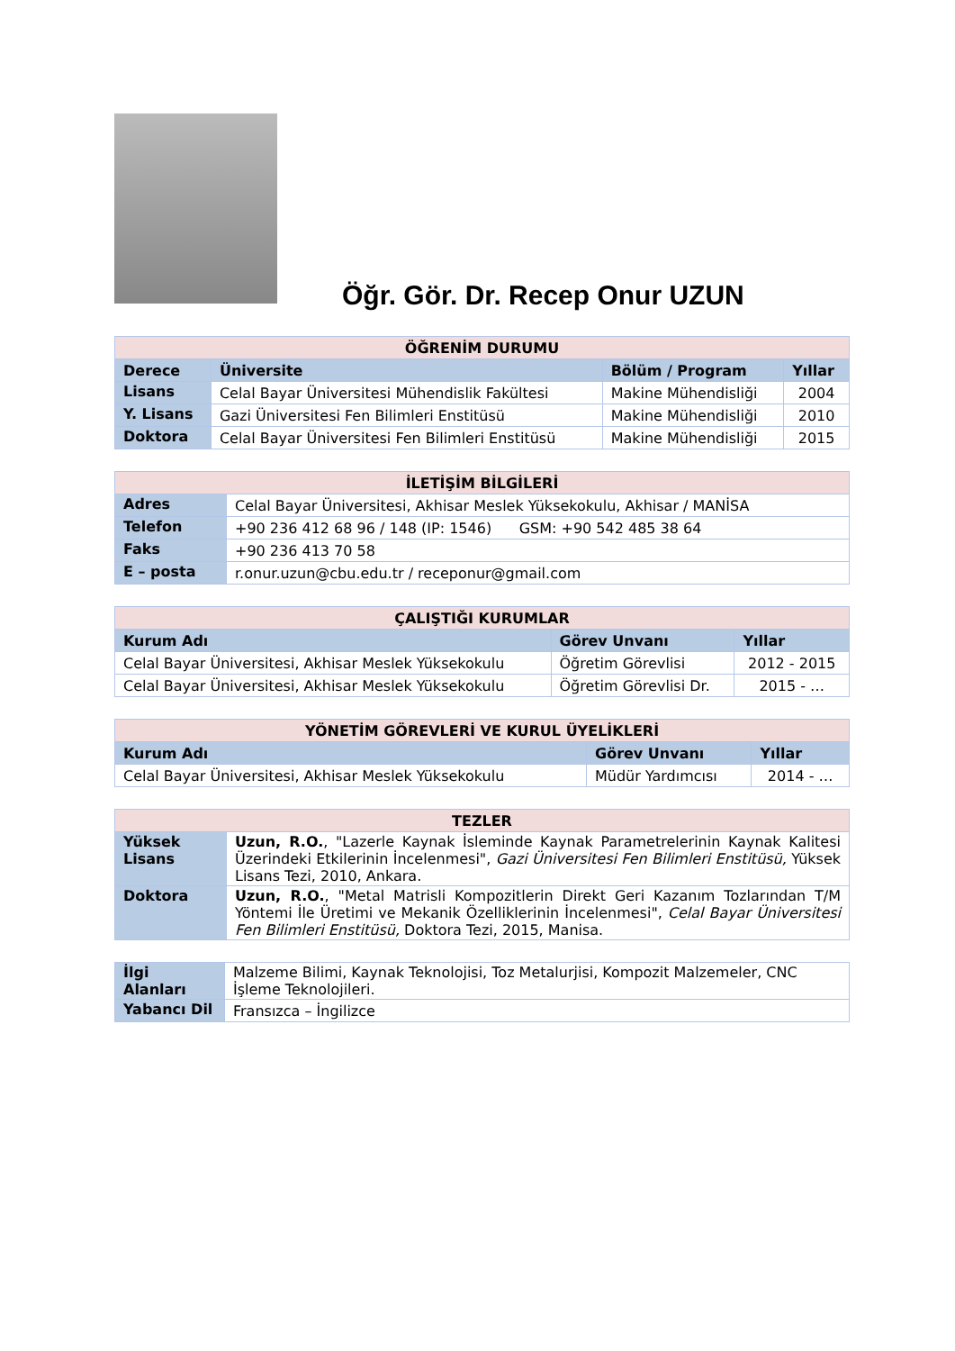Öğr. Gör. Dr. Recep Onur UZUN
| ÖĞRENİM DURUMU | | | |
| Derece | Üniversite | Bölüm / Program | Yıllar |
| Lisans | Celal Bayar Üniversitesi Mühendislik Fakültesi | Makine Mühendisliği | 2004 |
| Y. Lisans | Gazi Üniversitesi Fen Bilimleri Enstitüsü | Makine Mühendisliği | 2010 |
| Doktora | Celal Bayar Üniversitesi Fen Bilimleri Enstitüsü | Makine Mühendisliği | 2015 |
| İLETİŞİM BİLGİLERİ | |
| Adres | Celal Bayar Üniversitesi, Akhisar Meslek Yüksekokulu, Akhisar / MANİSA |
| Telefon | +90 236 412 68 96 / 148 (IP: 1546) GSM: +90 542 485 38 64 |
| Faks | +90 236 413 70 58 |
| E – posta | r.onur.uzun@cbu.edu.tr / receponur@gmail.com |
| ÇALIŞTIĞI KURUMLAR | | |
| Kurum Adı | Görev Unvanı | Yıllar |
| Celal Bayar Üniversitesi, Akhisar Meslek Yüksekokulu | Öğretim Görevlisi | 2012 - 2015 |
| Celal Bayar Üniversitesi, Akhisar Meslek Yüksekokulu | Öğretim Görevlisi Dr. | 2015 - … |
| YÖNETİM GÖREVLERİ VE KURUL ÜYELİKLERİ | | |
| Kurum Adı | Görev Unvanı | Yıllar |
| Celal Bayar Üniversitesi, Akhisar Meslek Yüksekokulu | Müdür Yardımcısı | 2014 - … |
| TEZLER | |
| Yüksek Lisans | Uzun, R.O. , "Lazerle Kaynak İsleminde Kaynak Parametrelerinin Kaynak Kalitesi Üzerindeki Etkilerinin İncelenmesi", Gazi Üniversitesi Fen Bilimleri Enstitüsü, Yüksek Lisans Tezi, 2010, Ankara. |
| Doktora | Uzun, R.O. , "Metal Matrisli Kompozitlerin Direkt Geri Kazanım Tozlarından T/M Yöntemi İle Üretimi ve Mekanik Özelliklerinin İncelenmesi", Celal Bayar Üniversitesi Fen Bilimleri Enstitüsü, Doktora Tezi, 2015, Manisa. |
| İlgi Alanları | Malzeme Bilimi, Kaynak Teknolojisi, Toz Metalurjisi, Kompozit Malzemeler, CNC İşleme Teknolojileri. |
| Yabancı Dil | Fransızca – İngilizce |